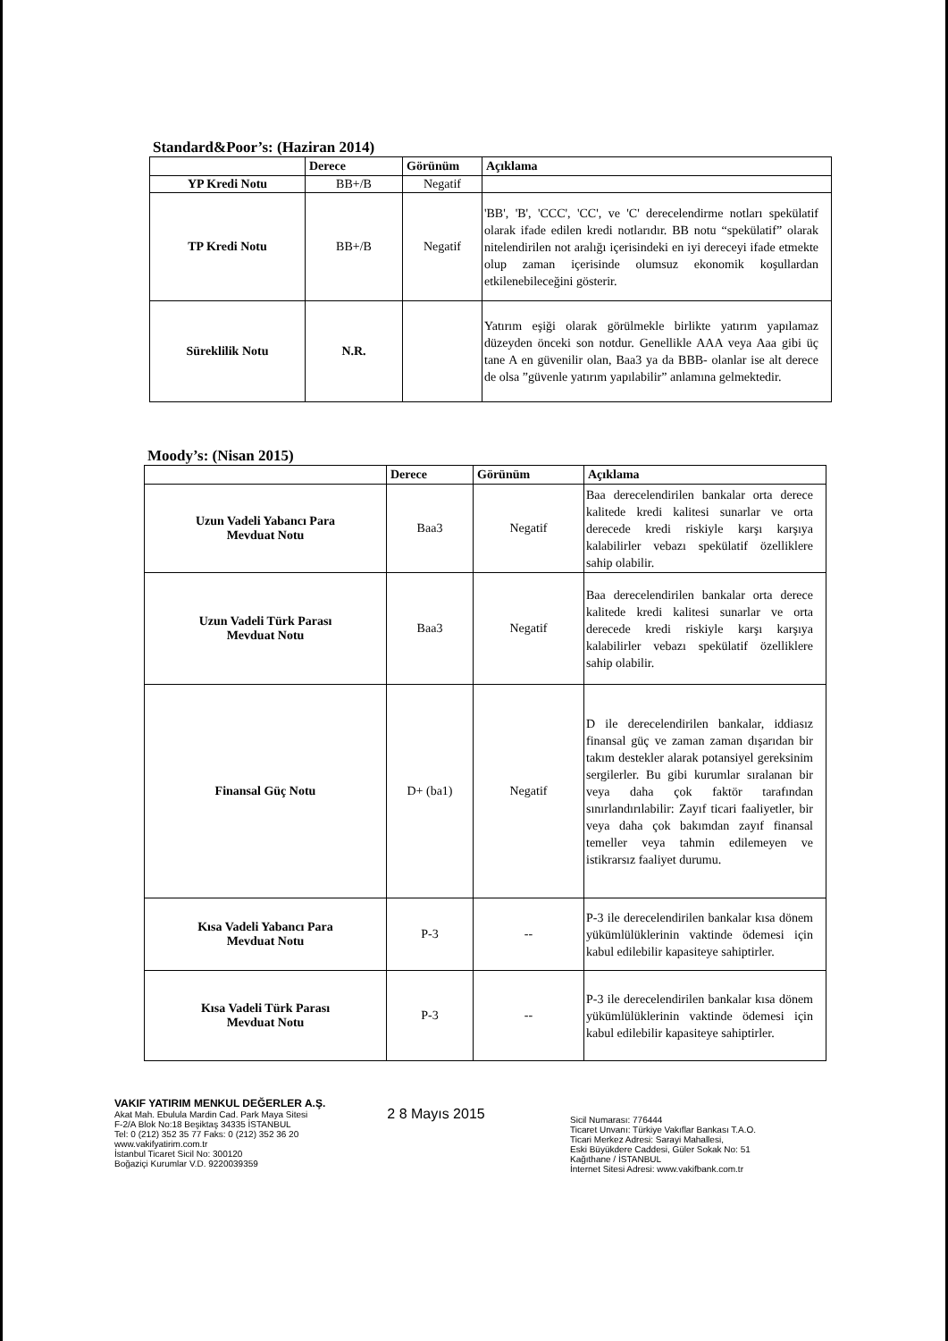Standard&Poor’s: (Haziran 2014)
| | Derece | Görünüm | Açıklama |
| --- | --- | --- | --- |
| YP Kredi Notu | BB+/B | Negatif | |
| TP Kredi Notu | BB+/B | Negatif | 'BB', 'B', 'CCC', 'CC', ve 'C' derecelendirme notları spekülatif olarak ifade edilen kredi notlarıdır. BB notu “spekülatif” olarak nitelendirilen not aralığı içerisindeki en iyi dereceyi ifade etmekte olup zaman içerisinde olumsuz ekonomik koşullardan etkilenebileceğini gösterir. |
| Süreklilik Notu | N.R. | | Yatırım eşiği olarak görülmekle birlikte yatırım yapılamaz düzeyden önceki son notdur. Genellikle AAA veya Aaa gibi üç tane A en güvenilir olan, Baa3 ya da BBB- olanlar ise alt derece de olsa ”güvenle yatırım yapılabilir” anlamına gelmektedir. |
Moody’s: (Nisan 2015)
| | Derece | Görünüm | Açıklama |
| --- | --- | --- | --- |
| Uzun Vadeli Yabancı Para Mevduat Notu | Baa3 | Negatif | Baa derecelendirilen bankalar orta derece kalitede kredi kalitesi sunarlar ve orta derecede kredi riskiyle karşı karşıya kalabilirler vebazı spekülatif özelliklere sahip olabilir. |
| Uzun Vadeli Türk Parası Mevduat Notu | Baa3 | Negatif | Baa derecelendirilen bankalar orta derece kalitede kredi kalitesi sunarlar ve orta derecede kredi riskiyle karşı karşıya kalabilirler vebazı spekülatif özelliklere sahip olabilir. |
| Finansal Güç Notu | D+ (ba1) | Negatif | D ile derecelendirilen bankalar, iddiasız finansal güç ve zaman zaman dışarıdan bir takım destekler alarak potansiyel gereksinim sergilerler. Bu gibi kurumlar sıralanan bir veya daha çok faktör tarafından sınırlandırılabilir: Zayıf ticari faaliyetler, bir veya daha çok bakımdan zayıf finansal temeller veya tahmin edilemeyen ve istikrarsız faaliyet durumu. |
| Kısa Vadeli Yabancı Para Mevduat Notu | P-3 | -- | P-3 ile derecelendirilen bankalar kısa dönem yükümlülüklerinin vaktinde ödemesi için kabul edilebilir kapasiteye sahiptirler. |
| Kısa Vadeli Türk Parası Mevduat Notu | P-3 | -- | P-3 ile derecelendirilen bankalar kısa dönem yükümlülüklerinin vaktinde ödemesi için kabul edilebilir kapasiteye sahiptirler. |
VAKIF YATIRIM MENKUL DEĞERLER A.Ş.
Akat Mah. Ebulula Mardin Cad. Park Maya Sitesi
F-2/A Blok No:18 Beşiktaş 34335 İSTANBUL
Tel: 0 (212) 352 35 77 Faks: 0 (212) 352 36 20
www.vakifyatirim.com.tr
İstanbul Ticaret Sicil No: 300120
Boğaziçi Kurumlar V.D. 9220039359
2 8 Mayıs 2015
Sicil Numarası: 776444
Ticaret Unvanı: Türkiye Vakıflar Bankası T.A.O.
Ticari Merkez Adresi: Sarayi Mahallesi,
Eski Büyükdere Caddesi, Güler Sokak No: 51
Kağıthane / İSTANBUL
İnternet Sitesi Adresi: www.vakifbank.com.tr